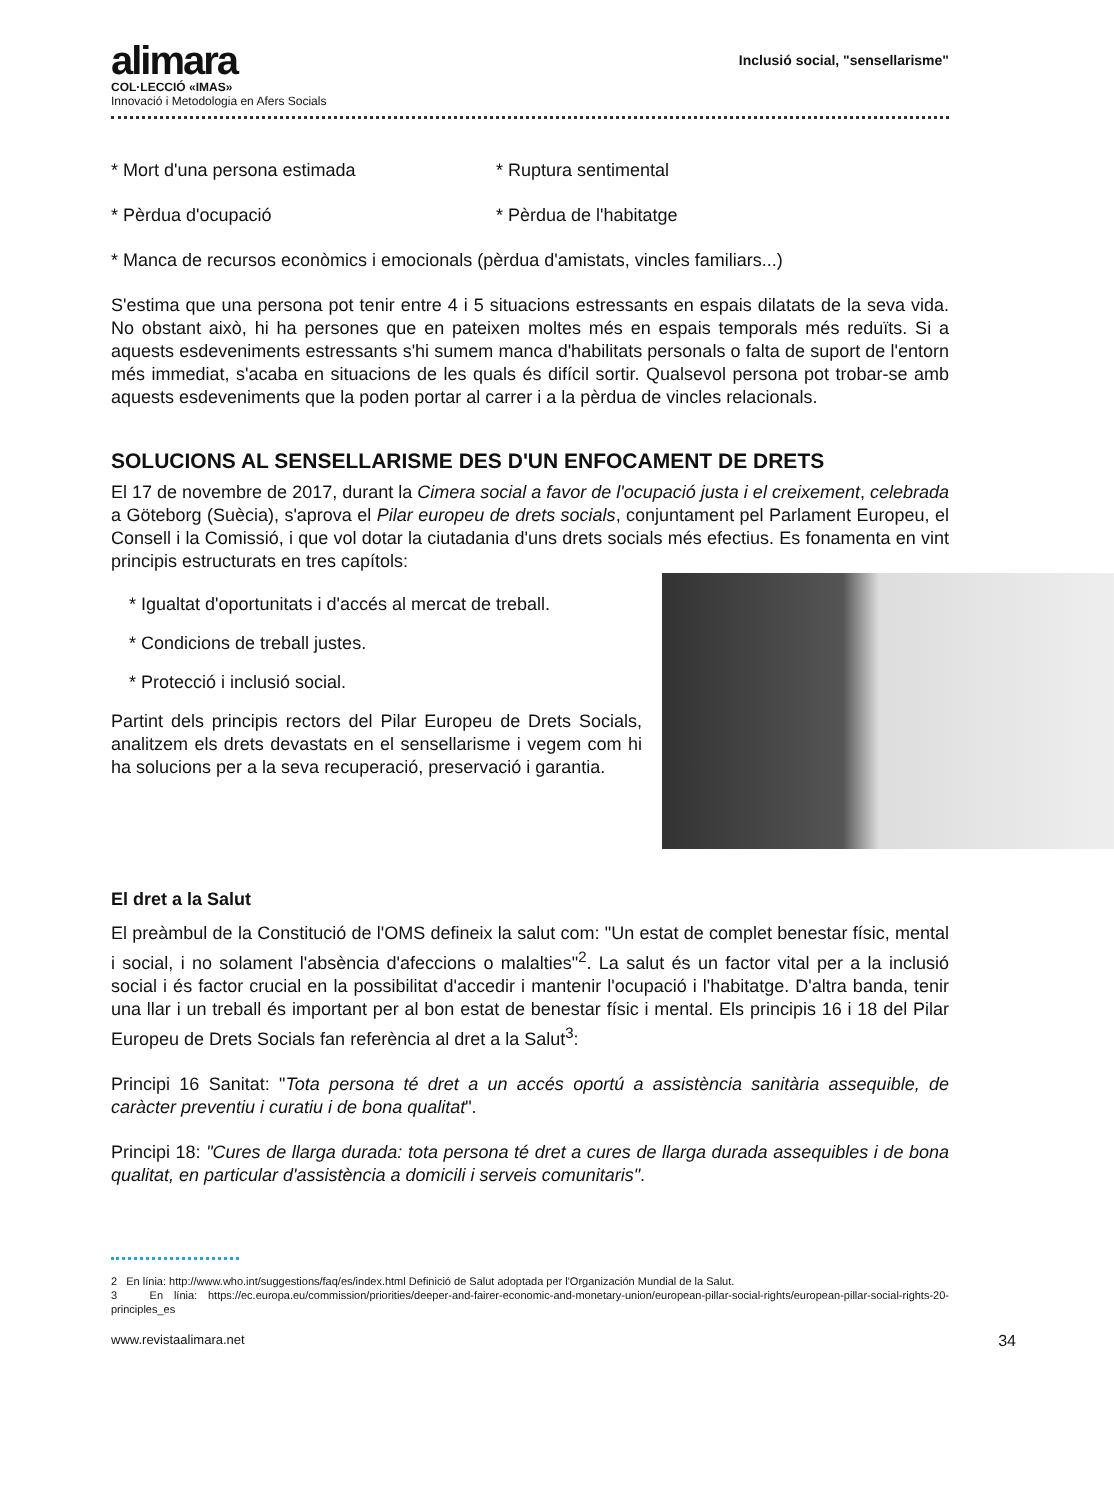alimara
COL·LECCIÓ «IMAS»
Innovació i Metodologia en Afers Socials
Inclusió social, "sensellarisme"
* Mort d'una persona estimada * Ruptura sentimental
* Pèrdua d'ocupació * Pèrdua de l'habitatge
* Manca de recursos econòmics i emocionals (pèrdua d'amistats, vincles familiars...)
S'estima que una persona pot tenir entre 4 i 5 situacions estressants en espais dilatats de la seva vida. No obstant això, hi ha persones que en pateixen moltes més en espais temporals més reduïts. Si a aquests esdeveniments estressants s'hi sumem manca d'habilitats personals o falta de suport de l'entorn més immediat, s'acaba en situacions de les quals és difícil sortir. Qualsevol persona pot trobar-se amb aquests esdeveniments que la poden portar al carrer i a la pèrdua de vincles relacionals.
SOLUCIONS AL SENSELLARISME DES D'UN ENFOCAMENT DE DRETS
El 17 de novembre de 2017, durant la Cimera social a favor de l'ocupació justa i el creixement, celebrada a Göteborg (Suècia), s'aprova el Pilar europeu de drets socials, conjuntament pel Parlament Europeu, el Consell i la Comissió, i que vol dotar la ciutadania d'uns drets socials més efectius. Es fonamenta en vint principis estructurats en tres capítols:
* Igualtat d'oportunitats i d'accés al mercat de treball.
* Condicions de treball justes.
* Protecció i inclusió social.
Partint dels principis rectors del Pilar Europeu de Drets Socials, analitzem els drets devastats en el sensellarisme i vegem com hi ha solucions per a la seva recuperació, preservació i garantia.
El dret a la Salut
El preàmbul de la Constitució de l'OMS defineix la salut com: "Un estat de complet benestar físic, mental i social, i no solament l'absència d'afeccions o malalties"<sup>2</sup>. La salut és un factor vital per a la inclusió social i és factor crucial en la possibilitat d'accedir i mantenir l'ocupació i l'habitatge. D'altra banda, tenir una llar i un treball és important per al bon estat de benestar físic i mental. Els principis 16 i 18 del Pilar Europeu de Drets Socials fan referència al dret a la Salut<sup>3</sup>:
Principi 16 Sanitat: "Tota persona té dret a un accés oportú a assistència sanitària assequible, de caràcter preventiu i curatiu i de bona qualitat".
Principi 18: "Cures de llarga durada: tota persona té dret a cures de llarga durada assequibles i de bona qualitat, en particular d'assistència a domicili i serveis comunitaris".
2 En línia: http://www.who.int/suggestions/faq/es/index.html Definició de Salut adoptada per l'Organización Mundial de la Salut.
3 En línia: https://ec.europa.eu/commission/priorities/deeper-and-fairer-economic-and-monetary-union/european-pillar-social-rights/european-pillar-social-rights-20-principles_es
www.revistaalimara.net 34